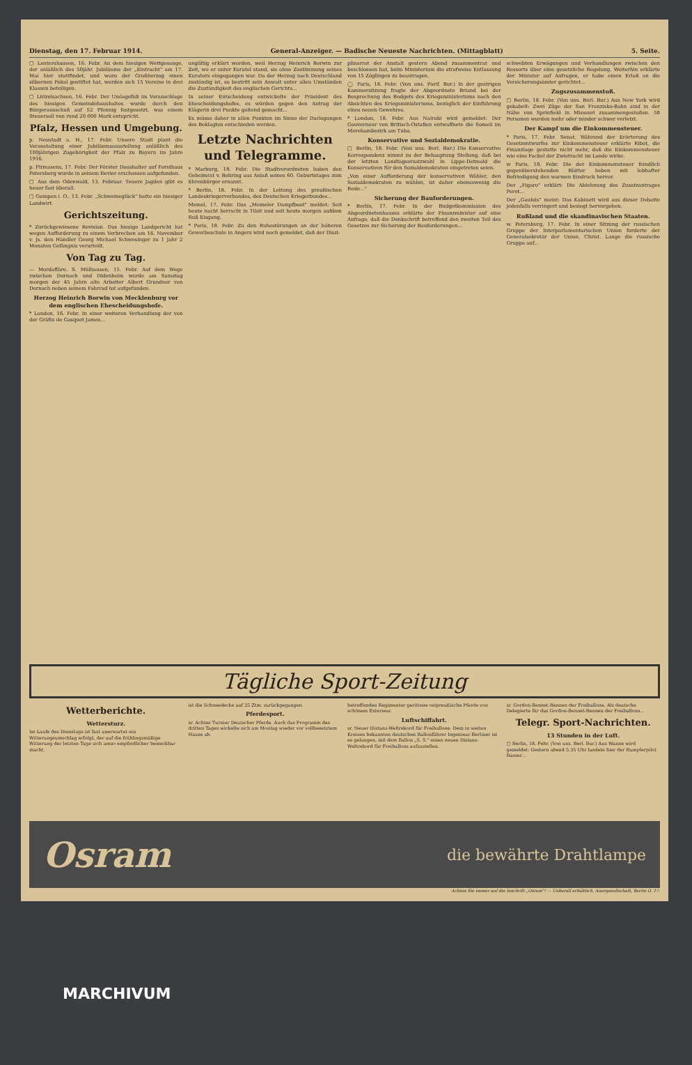Dienstag, den 17. Februar 1914. General-Anzeiger. — Badische Neueste Nachrichten. (Mittagblatt) 5. Seite.
□ Leutershausen, 16. Febr. An dem hiesigen Wettgesange, der anläßlich des 50jähr. Jubiläums der „Eintracht" am 17. Mai hier stattfindet, und wozu der Großherzog einen silbernen Pokal gestiftet hat, werden sich 15 Vereine in drei Klassen beteiligen.
□ Lützelsachsen, 16. Febr. Der Umlagefuß im Voranschlage des hiesigen Gemeindehaushaltes wurde durch den Bürgerausschuß auf 52 Pfennig festgesetzt, was einem Steuersoll von rund 20 000 Mark entspricht.
Pfalz, Hessen und Umgebung.
p. Neustadt a. H., 17. Febr. Unsere Stadt plant die Veranstaltung einer Jubiläumsausstellung anläßlich des 100jährigen Zugehörigkeit der Pfalz zu Bayern im Jahre 1916.
p. Pirmasens, 17. Febr. Der Förster Daushalter auf Forsthaus Petersberg wurde in seinem Revier erschossen aufgefunden.
□ Aus dem Odenwald, 13. Februar. Teuere Jagden gibt es heuer fast überall.
□ Gumpen i. O., 13. Febr. „Schweineglück" hatte ein hiesiger Landwirt.
Gerichtszeitung.
* Zurückgewiesene Revision. Das hiesige Landgericht hat wegen Aufforderung zu einem Verbrechen am 16. November v. Js. den Händler Georg Michael Schwesinger zu 1 Jahr 2 Monaten Gefängnis verurteilt.
Von Tag zu Tag.
— Mordaffäre. S. Mülhausen, 15. Febr. Auf dem Wege zwischen Dornach und Didenheim wurde am Samstag morgen der 45 Jahre alte Arbeiter Albert Grundner von Dornach neben seinem Fahrrad tot aufgefunden.
Herzog Heinrich Borwin von Mecklenburg vor dem englischen Ehescheidungshofe.
* London, 16. Febr. In einer weiteren Verhandlung der von der Gräfin de Gasquet James...
ungültig erklärt worden, weil Herzog Heinrich Borwin zur Zeit, wo er unter Kuratel stand, sie ohne Zustimmung seines Kurators eingegangen war. Da der Herzog nach Deutschland zuständig ist, so bestritt sein Anwalt unter allen Umständen die Zuständigkeit des englischen Gerichts...
In seiner Entscheidung entwickelte der Präsident des Ehescheidungshofes, es würden gegen den Antrag der Klägerin drei Punkte geltend gemacht...
Es müsse daher in allen Punkten im Sinne der Darlegungen des Beklagten entschieden werden.
Letzte Nachrichten und Telegramme.
* Marburg, 18. Febr. Die Stadtverordneten haben den Geheimrat v. Behring aus Anlaß seines 60. Geburtstages zum Ehrenbürger ernannt.
* Berlin, 18. Febr. In der Leitung des preußischen Landeskriegerverbandes, des Deutschen Kriegerbundes...
Memel, 17. Febr. Das „Memeler Dampfboot" meldet: Seit heute nacht herrscht in Tilsit und seit heute morgen aufdem Ruß Eisgang.
* Paris, 18. Febr. Zu den Ruhestörungen an der höheren Gewerbeschule in Angers wird noch gemeldet, daß der Diszi-
plinarrat der Anstalt gestern Abend zusammentrat und beschlossen hat, beim Ministerium die strafweise Entlassung von 15 Zöglingen zu beantragen.
◯ Paris, 18. Febr. (Von uns. Parif. Bur.) In der gestrigen Kammersitzung fragte der Abgeordnete Briand bei der Besprechung des Budgets des Kriegsministeriums nach den Absichten des Kriegsministeriums, bezüglich der Einführung eines neuen Gewehres.
* London, 18. Febr. Aus Nairobi wird gemeldet: Der Gouverneur von Britisch-Ostafien entwaffnete die Someli im Merehambezirk am Tuba.
Konservative und Sozialdemokratie.
□ Berlin, 18. Febr. (Von uns. Berl. Bur.) Die Konservative Korrespondenz nimmt zu der Behauptung Stellung, daß bei der letzten Landtagsersatzwahl in Lippe-Detmold die Konservativen für den Sozialdemokraten eingetreten seien.
„Von einer Aufforderung der konservativen Wähler, den Sozialdemokraten zu wählen, ist daher ebensowenig die Rede..."
Sicherung der Bauforderungen.
* Berlin, 17. Febr. In der Budgetkommission des Abgeordnetenhauses erklärte der Finanzminister auf eine Anfrage, daß die Denkschrift betreffend den zweiten Teil des Gesetzes zur Sicherung der Bauforderungen...
schwebten Erwägungen und Verhandlungen zwischen den Ressorts über eine gesetzliche Regelung. Weiterhin erklärte der Minister auf Anfragen, er habe einen Erlaß an die Versicherungsämter gerichtet...
Zugszusammenstoß.
□ Berlin, 18. Febr. (Von uns. Berl. Bur.) Aus New York wird gekabelt: Zwei Züge der San Franzisko-Bahn sind in der Nähe von Sprinfield in Missouri zusammengestoßen. 58 Personen wurden mehr oder minder schwer verletzt.
Der Kampf um die Einkommensteuer.
* Paris, 17. Febr. Senat. Während der Erörterung des Gesetzentwurfes zur Einkommensteuer erklärte Ribot, die Finanzlage gestatte nicht mehr, daß die Einkommensteuer wie eine Fackel der Zwietracht im Lande wirke.
w Paris, 18. Febr. Die der Einkommensteuer feindlich gegenüberstehenden Blätter heben mit lebhafter Befriedigung den warmen Eindruck hervor.
Der „Figaro" erklärt: Die Ablehnung des Zusatzantrages Peret...
Der „Gaulois" meint: Das Kabinett wird aus dieser Debatte jedenfalls verringert und besiegt hervorgehen.
Rußland und die skandinavischen Staaten.
w. Petersburg, 17. Febr. In einer Sitzung der russischen Gruppe der Interparlamentarischen Union forderte der Generalsekretär der Union, Christ. Lange die russische Gruppe auf...
Tägliche Sport-Zeitung
Wetterberichte.
Wettersturz.
Im Laufe des Dienstags ist fast unerwartet ein Witterungsumschlag erfolgt, der auf die frühlingsmäßige Witterung der letzten Tage sich umso empfindlicher bemerkbar macht.
ist die Schneedecke auf 25 Ztm. zurückgegangen.
Pferdesport.
sr. Achtes Turnier Deutscher Pferde. Auch das Programm des dritten Tages wickelte sich am Montag wieder vor vollbesetztem Hause ab.
betreffenden Regimenter gerittene ostpreußische Pferde von schönem Exterieur.
Luftschiffahrt.
sr. Neuer Distanz-Weltrekord für Freiballone. Dem in weiten Kreisen bekannten deutschen Ballonführer Ingenieur Berliner ist es gelungen, mit dem Ballon „S. S." einen neuen Distanz-Weltrekord für Freiballons aufzustellen.
sr. Gordon-Bennet-Rennen der Freiballone. Als deutsche Delegierte für das Gordon-Bennet-Rennen der Freiballons...
Telegr. Sport-Nachrichten.
13 Stunden in der Luft.
□ Berlin, 18. Febr. (Von uns. Berl. Bur.) Aus Wanne wird gemeldet: Gestern abend 5.35 Uhr landete hier der Rumplerpilot Basser...
Osram die bewährte Drahtlampe
Achten Sie immer auf die Inschrift „Osram"! — Ueberall erhältlich. Auergesellschaft, Berlin O. 17.
MARCHIVUM